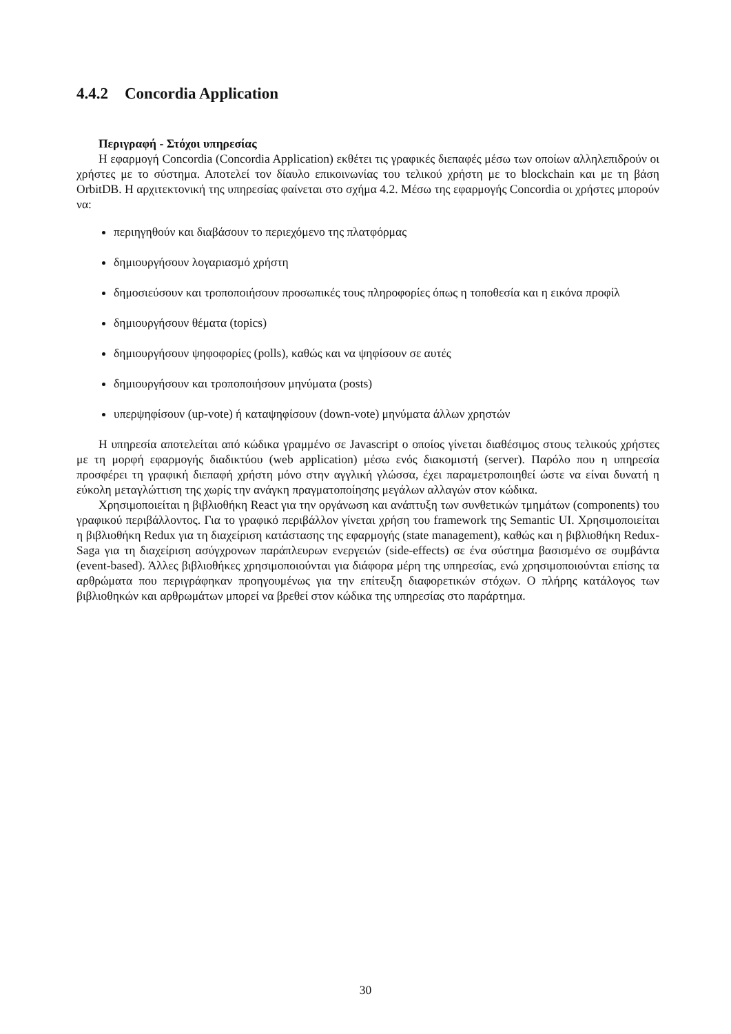4.4.2 Concordia Application
Περιγραφή - Στόχοι υπηρεσίας
Η εφαρμογή Concordia (Concordia Application) εκθέτει τις γραφικές διεπαφές μέσω των οποίων αλληλεπιδρούν οι χρήστες με το σύστημα. Αποτελεί τον δίαυλο επικοινωνίας του τελικού χρήστη με το blockchain και με τη βάση OrbitDB. Η αρχιτεκτονική της υπηρεσίας φαίνεται στο σχήμα 4.2. Μέσω της εφαρμογής Concordia οι χρήστες μπορούν να:
περιηγηθούν και διαβάσουν το περιεχόμενο της πλατφόρμας
δημιουργήσουν λογαριασμό χρήστη
δημοσιεύσουν και τροποποιήσουν προσωπικές τους πληροφορίες όπως η τοποθεσία και η εικόνα προφίλ
δημιουργήσουν θέματα (topics)
δημιουργήσουν ψηφοφορίες (polls), καθώς και να ψηφίσουν σε αυτές
δημιουργήσουν και τροποποιήσουν μηνύματα (posts)
υπερψηφίσουν (up-vote) ή καταψηφίσουν (down-vote) μηνύματα άλλων χρηστών
Η υπηρεσία αποτελείται από κώδικα γραμμένο σε Javascript ο οποίος γίνεται διαθέσιμος στους τελικούς χρήστες με τη μορφή εφαρμογής διαδικτύου (web application) μέσω ενός διακομιστή (server). Παρόλο που η υπηρεσία προσφέρει τη γραφική διεπαφή χρήστη μόνο στην αγγλική γλώσσα, έχει παραμετροποιηθεί ώστε να είναι δυνατή η εύκολη μεταγλώττιση της χωρίς την ανάγκη πραγματοποίησης μεγάλων αλλαγών στον κώδικα.
Χρησιμοποιείται η βιβλιοθήκη React για την οργάνωση και ανάπτυξη των συνθετικών τμημάτων (components) του γραφικού περιβάλλοντος. Για το γραφικό περιβάλλον γίνεται χρήση του framework της Semantic UI. Χρησιμοποιείται η βιβλιοθήκη Redux για τη διαχείριση κατάστασης της εφαρμογής (state management), καθώς και η βιβλιοθήκη Redux-Saga για τη διαχείριση ασύγχρονων παράπλευρων ενεργειών (side-effects) σε ένα σύστημα βασισμένο σε συμβάντα (event-based). Άλλες βιβλιοθήκες χρησιμοποιούνται για διάφορα μέρη της υπηρεσίας, ενώ χρησιμοποιούνται επίσης τα αρθρώματα που περιγράφηκαν προηγουμένως για την επίτευξη διαφορετικών στόχων. Ο πλήρης κατάλογος των βιβλιοθηκών και αρθρωμάτων μπορεί να βρεθεί στον κώδικα της υπηρεσίας στο παράρτημα.
30